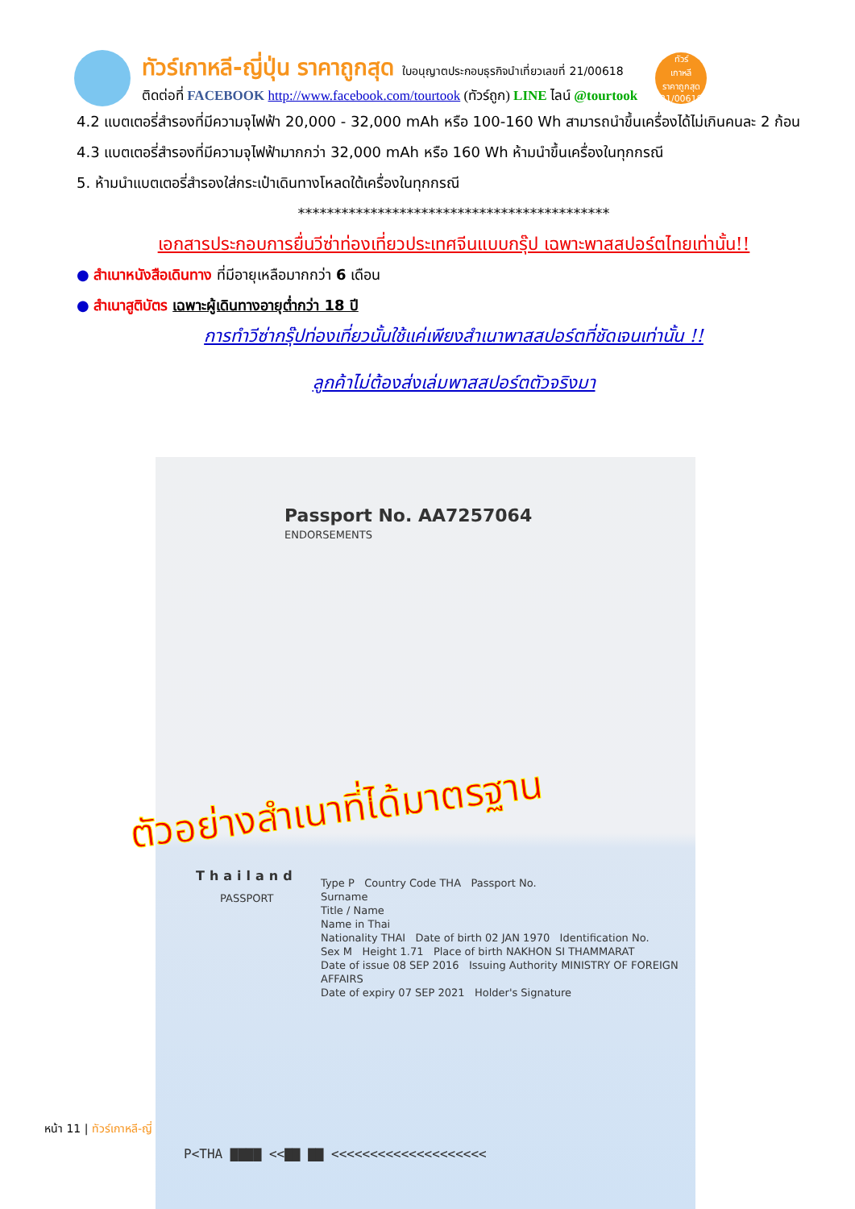ทัวร์เกาหลี-ญี่ปุ่น ราคาถูกสุด ใบอนุญาตประกอบธุรกิจนำเที่ยวเลขที่ 21/00618
ติดต่อที่ FACEBOOK http://www.facebook.com/tourtook (ทัวร์ถูก) LINE ไลน์ @tourtook
ทัวร์
เกาหลี
ราคาถูกสุด
21/00618
4.2 แบตเตอรี่สำรองที่มีความจุไฟฟ้า 20,000 - 32,000 mAh หรือ 100-160 Wh สามารถนำขึ้นเครื่องได้ไม่เกินคนละ 2 ก้อน
4.3 แบตเตอรี่สำรองที่มีความจุไฟฟ้ามากกว่า 32,000 mAh หรือ 160 Wh ห้ามนำขึ้นเครื่องในทุกกรณี
5. ห้ามนำแบตเตอรี่สำรองใส่กระเป๋าเดินทางโหลดใต้เครื่องในทุกกรณี
*******************************************
เอกสารประกอบการยื่นวีซ่าท่องเที่ยวประเทศจีนแบบกรุ๊ป เฉพาะพาสสปอร์ตไทยเท่านั้น!!
● สำเนาหนังสือเดินทาง ที่มีอายุเหลือมากกว่า 6 เดือน
● สำเนาสูติบัตร เฉพาะผู้เดินทางอายุต่ำกว่า 18 ปี
การทำวีซ่ากรุ๊ปท่องเที่ยวนั้นใช้แค่เพียงสำเนาพาสสปอร์ตที่ชัดเจนเท่านั้น !!
ลูกค้าไม่ต้องส่งเล่มพาสสปอร์ตตัวจริงมา
Passport No. AA7257064
ENDORSEMENTS
Thailand
PASSPORT
Type P Country Code THA Passport No.
Surname
Title / Name
Name in Thai
Nationality THAI Date of birth 02 JAN 1970 Identification No.
Sex M Height 1.71 Place of birth NAKHON SI THAMMARAT
Date of issue 08 SEP 2016 Issuing Authority MINISTRY OF FOREIGN AFFAIRS
Date of expiry 07 SEP 2021 Holder's Signature
P<THA ▇▇▇▇ <<▇▇ ▇▇ <<<<<<<<<<<<<<<<<<<<
ตัวอย่างสำเนาที่ได้มาตรฐาน
หน้า 11 | ทัวร์เกาหลี-ญี่